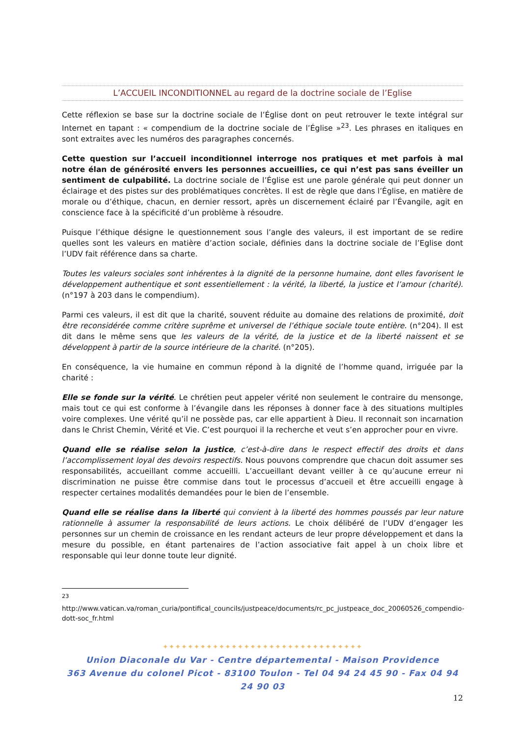L’ACCUEIL INCONDITIONNEL au regard de la doctrine sociale de l’Eglise
Cette réflexion se base sur la doctrine sociale de l’Église dont on peut retrouver le texte intégral sur Internet en tapant : « compendium de la doctrine sociale de l’Église »<sup>23</sup>. Les phrases en italiques en sont extraites avec les numéros des paragraphes concernés.
Cette question sur l’accueil inconditionnel interroge nos pratiques et met parfois à mal notre élan de générosité envers les personnes accueillies, ce qui n’est pas sans éveiller un sentiment de culpabilité. La doctrine sociale de l’Église est une parole générale qui peut donner un éclairage et des pistes sur des problématiques concrètes. Il est de règle que dans l’Église, en matière de morale ou d’éthique, chacun, en dernier ressort, après un discernement éclairé par l’Évangile, agit en conscience face à la spécificité d’un problème à résoudre.
Puisque l’éthique désigne le questionnement sous l’angle des valeurs, il est important de se redire quelles sont les valeurs en matière d’action sociale, définies dans la doctrine sociale de l’Eglise dont l’UDV fait référence dans sa charte.
Toutes les valeurs sociales sont inhérentes à la dignité de la personne humaine, dont elles favorisent le développement authentique et sont essentiellement : la vérité, la liberté, la justice et l’amour (charité). (n°197 à 203 dans le compendium).
Parmi ces valeurs, il est dit que la charité, souvent réduite au domaine des relations de proximité, doit être reconsidérée comme critère suprême et universel de l’éthique sociale toute entière. (n°204). Il est dit dans le même sens que les valeurs de la vérité, de la justice et de la liberté naissent et se développent à partir de la source intérieure de la charité. (n°205).
En conséquence, la vie humaine en commun répond à la dignité de l’homme quand, irriguée par la charité :
Elle se fonde sur la vérité. Le chrétien peut appeler vérité non seulement le contraire du mensonge, mais tout ce qui est conforme à l’évangile dans les réponses à donner face à des situations multiples voire complexes. Une vérité qu’il ne possède pas, car elle appartient à Dieu. Il reconnait son incarnation dans le Christ Chemin, Vérité et Vie. C’est pourquoi il la recherche et veut s’en approcher pour en vivre.
Quand elle se réalise selon la justice, c’est-à-dire dans le respect effectif des droits et dans l’accomplissement loyal des devoirs respectifs. Nous pouvons comprendre que chacun doit assumer ses responsabilités, accueillant comme accueilli. L’accueillant devant veiller à ce qu’aucune erreur ni discrimination ne puisse être commise dans tout le processus d’accueil et être accueilli engage à respecter certaines modalités demandées pour le bien de l’ensemble.
Quand elle se réalise dans la liberté qui convient à la liberté des hommes poussés par leur nature rationnelle à assumer la responsabilité de leurs actions. Le choix délibéré de l’UDV d’engager les personnes sur un chemin de croissance en les rendant acteurs de leur propre développement et dans la mesure du possible, en étant partenaires de l’action associative fait appel à un choix libre et responsable qui leur donne toute leur dignité.
<sup>23</sup> http://www.vatican.va/roman_curia/pontifical_councils/justpeace/documents/rc_pc_justpeace_doc_20060526_compendio-dott-soc_fr.html
✦✦✦✦✦✦✦✦✦✦✦✦✦✦✦✦✦✦✦✦✦✦✦✦✦✦✦✦✦✦✦✦
Union Diaconale du Var - Centre départemental - Maison Providence
363 Avenue du colonel Picot - 83100 Toulon - Tel 04 94 24 45 90 - Fax 04 94 24 90 03
12